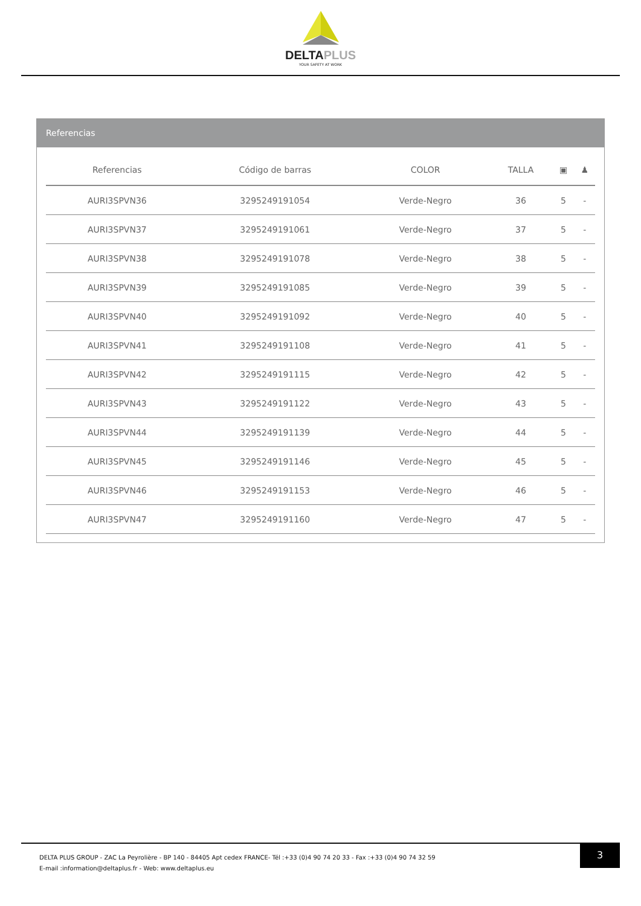DELTAPLUS
YOUR SAFETY AT WORK
Referencias
| Referencias | Código de barras | COLOR | TALLA | ▣ | ♟ |
| --- | --- | --- | --- | --- | --- |
| AURI3SPVN36 | 3295249191054 | Verde-Negro | 36 | 5 | - |
| AURI3SPVN37 | 3295249191061 | Verde-Negro | 37 | 5 | - |
| AURI3SPVN38 | 3295249191078 | Verde-Negro | 38 | 5 | - |
| AURI3SPVN39 | 3295249191085 | Verde-Negro | 39 | 5 | - |
| AURI3SPVN40 | 3295249191092 | Verde-Negro | 40 | 5 | - |
| AURI3SPVN41 | 3295249191108 | Verde-Negro | 41 | 5 | - |
| AURI3SPVN42 | 3295249191115 | Verde-Negro | 42 | 5 | - |
| AURI3SPVN43 | 3295249191122 | Verde-Negro | 43 | 5 | - |
| AURI3SPVN44 | 3295249191139 | Verde-Negro | 44 | 5 | - |
| AURI3SPVN45 | 3295249191146 | Verde-Negro | 45 | 5 | - |
| AURI3SPVN46 | 3295249191153 | Verde-Negro | 46 | 5 | - |
| AURI3SPVN47 | 3295249191160 | Verde-Negro | 47 | 5 | - |
3
DELTA PLUS GROUP - ZAC La Peyrolière - BP 140 - 84405 Apt cedex FRANCE- Tél :+33 (0)4 90 74 20 33 - Fax :+33 (0)4 90 74 32 59
E-mail :information@deltaplus.fr - Web: www.deltaplus.eu